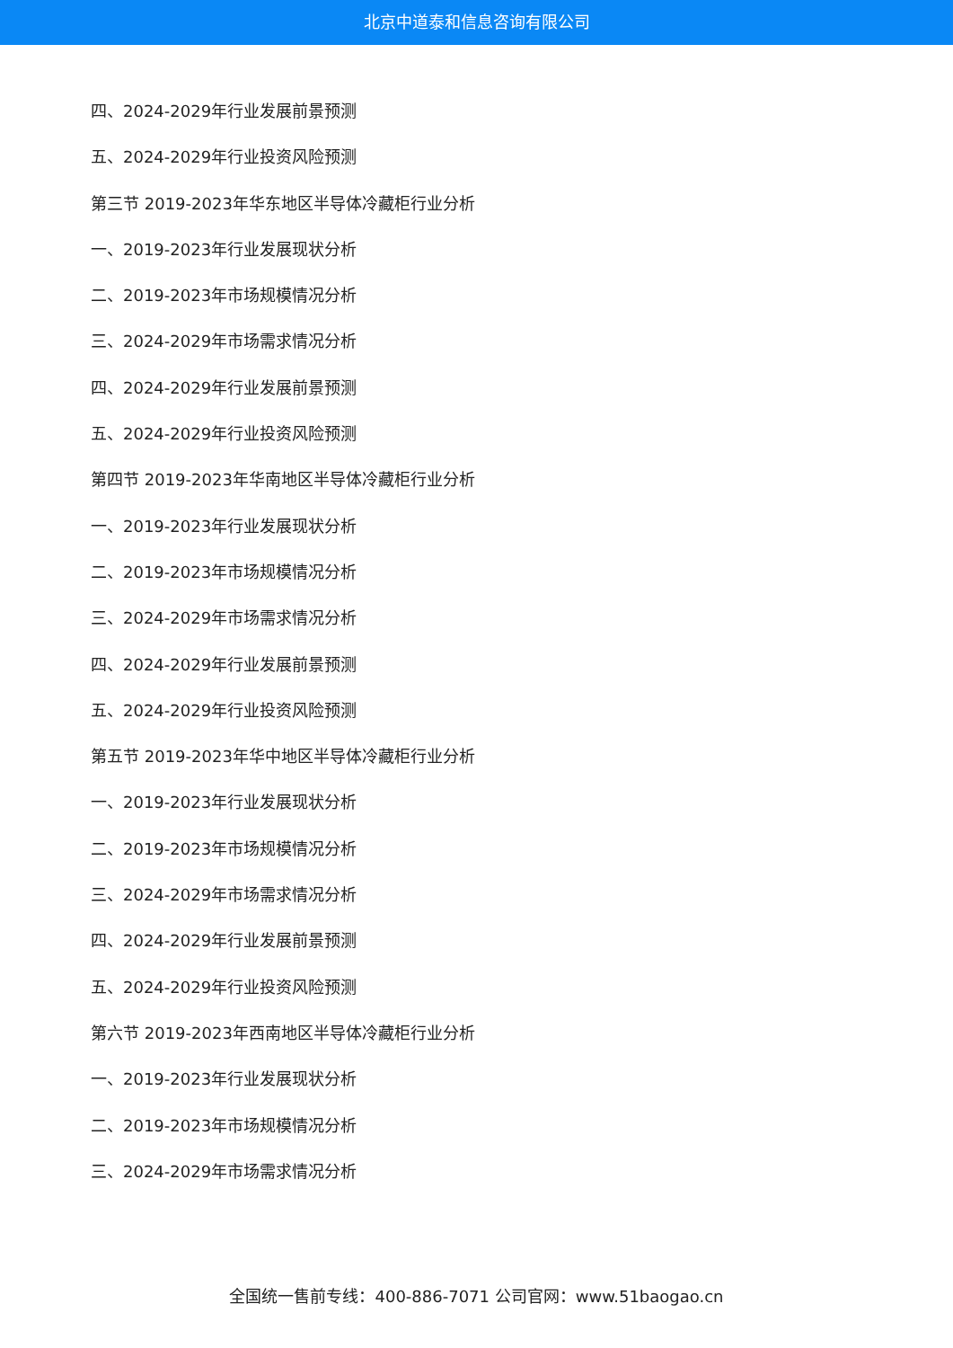北京中道泰和信息咨询有限公司
四、2024-2029年行业发展前景预测
五、2024-2029年行业投资风险预测
第三节 2019-2023年华东地区半导体冷藏柜行业分析
一、2019-2023年行业发展现状分析
二、2019-2023年市场规模情况分析
三、2024-2029年市场需求情况分析
四、2024-2029年行业发展前景预测
五、2024-2029年行业投资风险预测
第四节 2019-2023年华南地区半导体冷藏柜行业分析
一、2019-2023年行业发展现状分析
二、2019-2023年市场规模情况分析
三、2024-2029年市场需求情况分析
四、2024-2029年行业发展前景预测
五、2024-2029年行业投资风险预测
第五节 2019-2023年华中地区半导体冷藏柜行业分析
一、2019-2023年行业发展现状分析
二、2019-2023年市场规模情况分析
三、2024-2029年市场需求情况分析
四、2024-2029年行业发展前景预测
五、2024-2029年行业投资风险预测
第六节 2019-2023年西南地区半导体冷藏柜行业分析
一、2019-2023年行业发展现状分析
二、2019-2023年市场规模情况分析
三、2024-2029年市场需求情况分析
全国统一售前专线：400-886-7071 公司官网：www.51baogao.cn